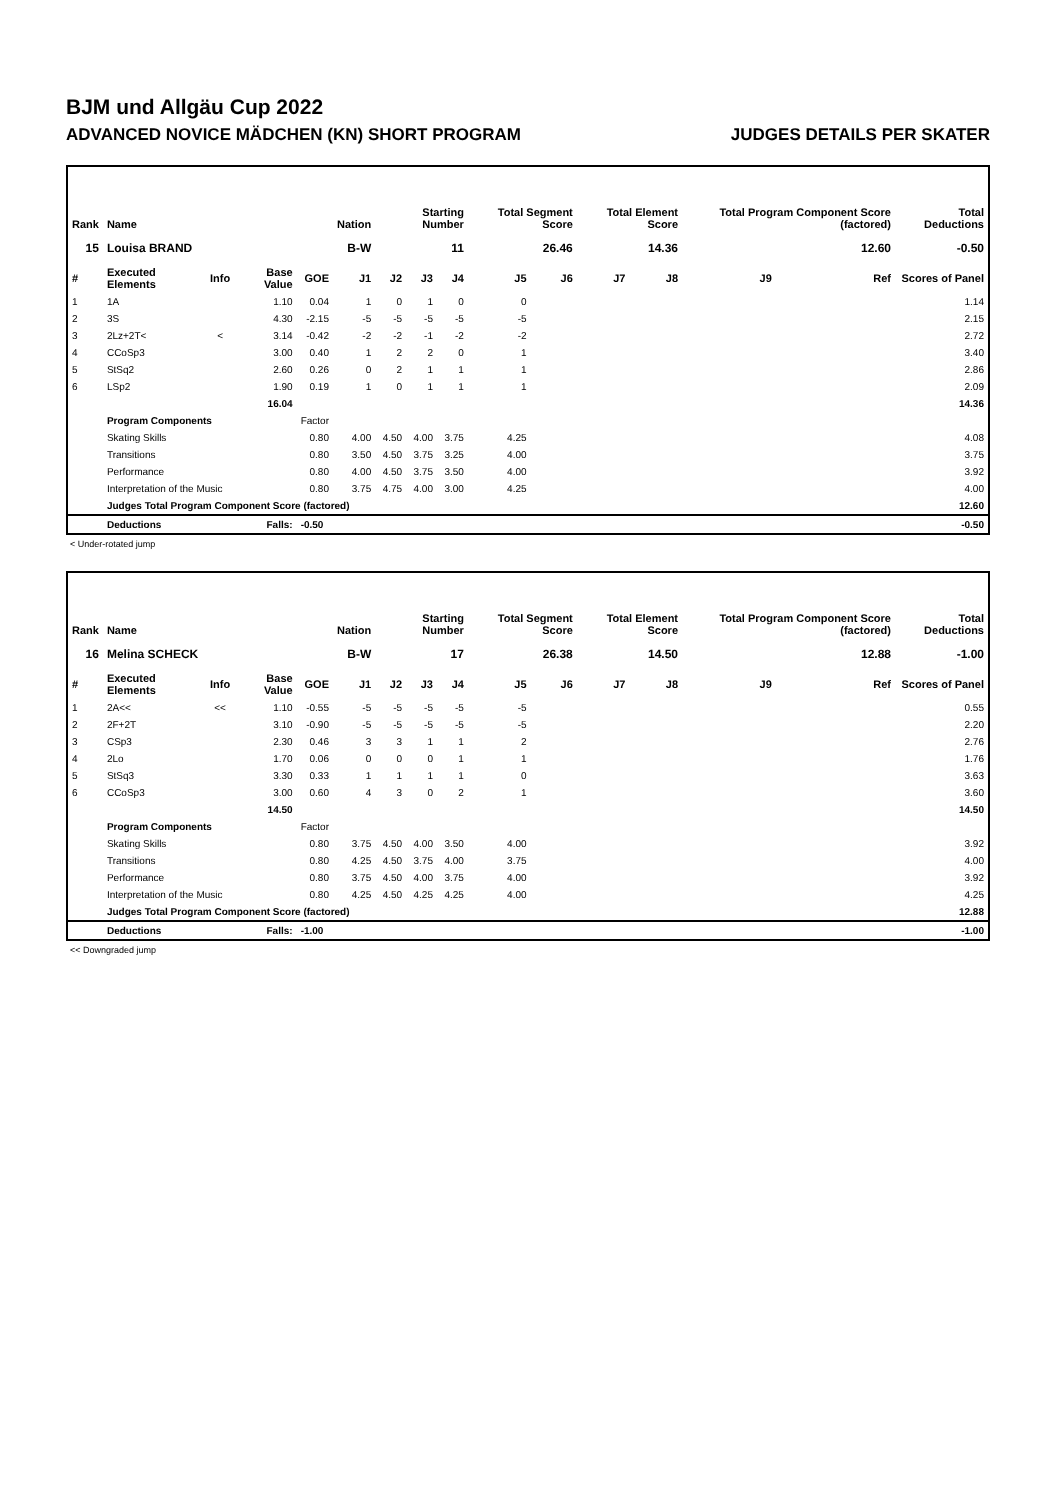BJM und Allgäu Cup 2022
ADVANCED NOVICE MÄDCHEN (KN) SHORT PROGRAM JUDGES DETAILS PER SKATER
| Rank | Name | | | | Nation | Starting Number | | | Total Segment Score | | Total Element Score | | Total Program Component Score (factored) | | | Total Deductions |
| --- | --- | --- | --- | --- | --- | --- | --- | --- | --- | --- | --- | --- | --- | --- | --- | --- |
| 15 | Louisa BRAND | | | | B-W | 11 | | | 26.46 | | 14.36 | | 12.60 | | | -0.50 |
| # | Executed Elements | Info | Base Value | GOE | J1 | J2 | J3 | J4 | J5 | J6 | J7 | J8 | J9 | Ref | Scores of Panel | |
| 1 | 1A | | 1.10 | 0.04 | 1 | 0 | 1 | 0 | 0 | | | | | | 1.14 | |
| 2 | 3S | | 4.30 | -2.15 | -5 | -5 | -5 | -5 | -5 | | | | | | 2.15 | |
| 3 | 2Lz+2T< | < | 3.14 | -0.42 | -2 | -2 | -1 | -2 | -2 | | | | | | 2.72 | |
| 4 | CCoSp3 | | 3.00 | 0.40 | 1 | 2 | 2 | 0 | 1 | | | | | | 3.40 | |
| 5 | StSq2 | | 2.60 | 0.26 | 0 | 2 | 1 | 1 | 1 | | | | | | 2.86 | |
| 6 | LSp2 | | 1.90 | 0.19 | 1 | 0 | 1 | 1 | 1 | | | | | | 2.09 | |
| | | | 16.04 | | | | | | | | | | | | 14.36 | |
| | Program Components | | | Factor | | | | | | | | | | | | |
| | Skating Skills | | | 0.80 | 4.00 | 4.50 | 4.00 | 3.75 | 4.25 | | | | | | 4.08 | |
| | Transitions | | | 0.80 | 3.50 | 4.50 | 3.75 | 3.25 | 4.00 | | | | | | 3.75 | |
| | Performance | | | 0.80 | 4.00 | 4.50 | 3.75 | 3.50 | 4.00 | | | | | | 3.92 | |
| | Interpretation of the Music | | | 0.80 | 3.75 | 4.75 | 4.00 | 3.00 | 4.25 | | | | | | 4.00 | |
| | Judges Total Program Component Score (factored) | | | | | | | | | | | | | | 12.60 | |
| | Deductions | Falls: | | -0.50 | | | | | | | | | | | -0.50 | |
< Under-rotated jump
| Rank | Name | | | | Nation | Starting Number | | | Total Segment Score | | Total Element Score | | Total Program Component Score (factored) | | | Total Deductions |
| --- | --- | --- | --- | --- | --- | --- | --- | --- | --- | --- | --- | --- | --- | --- | --- | --- |
| 16 | Melina SCHECK | | | | B-W | 17 | | | 26.38 | | 14.50 | | 12.88 | | | -1.00 |
| # | Executed Elements | Info | Base Value | GOE | J1 | J2 | J3 | J4 | J5 | J6 | J7 | J8 | J9 | Ref | Scores of Panel | |
| 1 | 2A<< | << | 1.10 | -0.55 | -5 | -5 | -5 | -5 | -5 | | | | | | 0.55 | |
| 2 | 2F+2T | | 3.10 | -0.90 | -5 | -5 | -5 | -5 | -5 | | | | | | 2.20 | |
| 3 | CSp3 | | 2.30 | 0.46 | 3 | 3 | 1 | 1 | 2 | | | | | | 2.76 | |
| 4 | 2Lo | | 1.70 | 0.06 | 0 | 0 | 0 | 1 | 1 | | | | | | 1.76 | |
| 5 | StSq3 | | 3.30 | 0.33 | 1 | 1 | 1 | 1 | 0 | | | | | | 3.63 | |
| 6 | CCoSp3 | | 3.00 | 0.60 | 4 | 3 | 0 | 2 | 1 | | | | | | 3.60 | |
| | | | 14.50 | | | | | | | | | | | | 14.50 | |
| | Program Components | | | Factor | | | | | | | | | | | | |
| | Skating Skills | | | 0.80 | 3.75 | 4.50 | 4.00 | 3.50 | 4.00 | | | | | | 3.92 | |
| | Transitions | | | 0.80 | 4.25 | 4.50 | 3.75 | 4.00 | 3.75 | | | | | | 4.00 | |
| | Performance | | | 0.80 | 3.75 | 4.50 | 4.00 | 3.75 | 4.00 | | | | | | 3.92 | |
| | Interpretation of the Music | | | 0.80 | 4.25 | 4.50 | 4.25 | 4.25 | 4.00 | | | | | | 4.25 | |
| | Judges Total Program Component Score (factored) | | | | | | | | | | | | | | 12.88 | |
| | Deductions | Falls: | | -1.00 | | | | | | | | | | | -1.00 | |
<< Downgraded jump